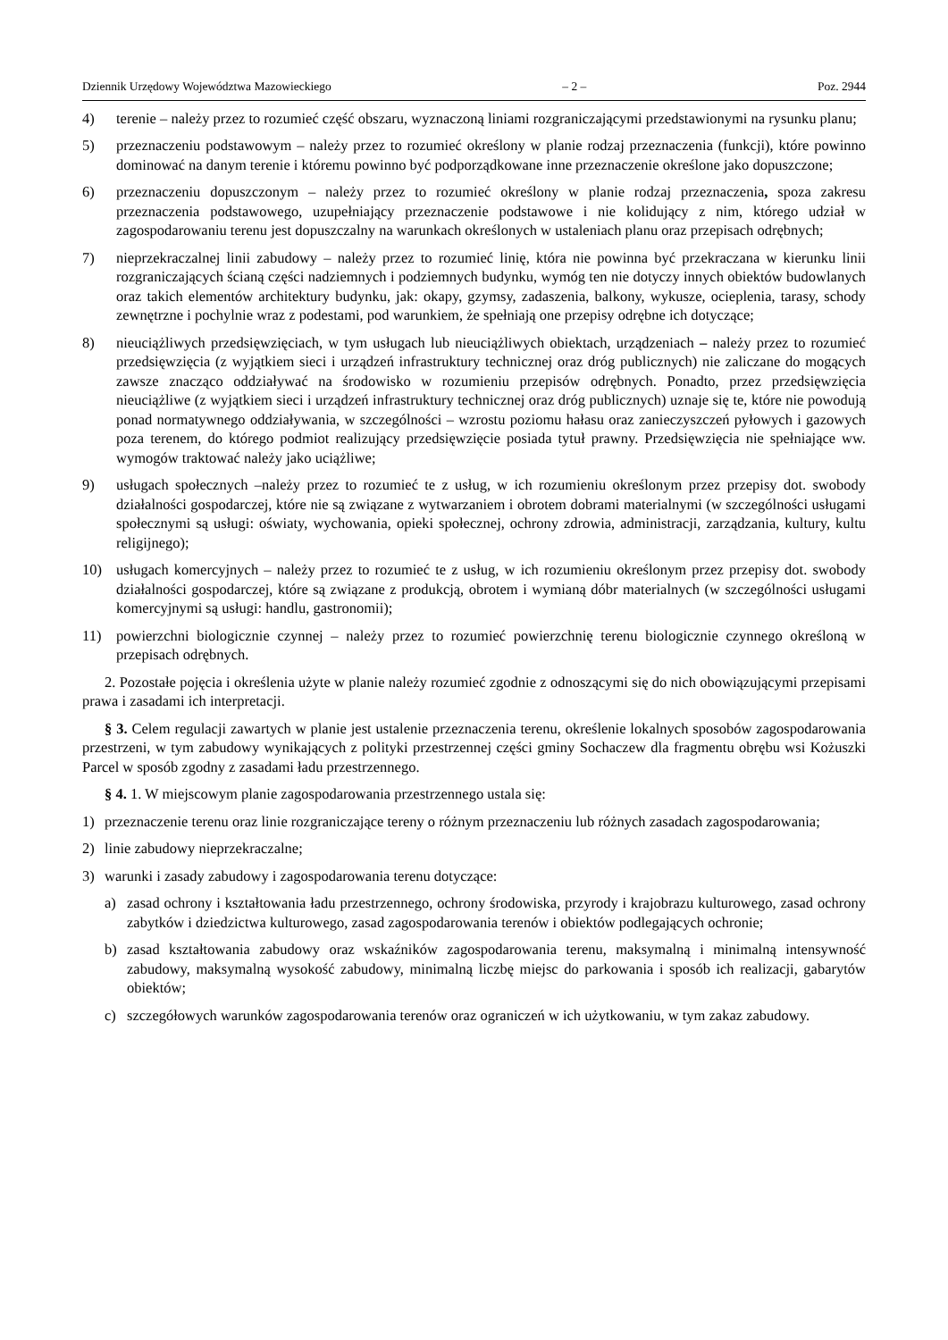Dziennik Urzędowy Województwa Mazowieckiego – 2 – Poz. 2944
4) terenie – należy przez to rozumieć część obszaru, wyznaczoną liniami rozgraniczającymi przedstawionymi na rysunku planu;
5) przeznaczeniu podstawowym – należy przez to rozumieć określony w planie rodzaj przeznaczenia (funkcji), które powinno dominować na danym terenie i któremu powinno być podporządkowane inne przeznaczenie określone jako dopuszczone;
6) przeznaczeniu dopuszczonym – należy przez to rozumieć określony w planie rodzaj przeznaczenia, spoza zakresu przeznaczenia podstawowego, uzupełniający przeznaczenie podstawowe i nie kolidujący z nim, którego udział w zagospodarowaniu terenu jest dopuszczalny na warunkach określonych w ustaleniach planu oraz przepisach odrębnych;
7) nieprzekraczalnej linii zabudowy – należy przez to rozumieć linię, która nie powinna być przekraczana w kierunku linii rozgraniczających ścianą części nadziemnych i podziemnych budynku, wymóg ten nie dotyczy innych obiektów budowlanych oraz takich elementów architektury budynku, jak: okapy, gzymsy, zadaszenia, balkony, wykusze, ocieplenia, tarasy, schody zewnętrzne i pochylnie wraz z podestami, pod warunkiem, że spełniają one przepisy odrębne ich dotyczące;
8) nieuciążliwych przedsięwzięciach, w tym usługach lub nieuciążliwych obiektach, urządzeniach – należy przez to rozumieć przedsięwzięcia (z wyjątkiem sieci i urządzeń infrastruktury technicznej oraz dróg publicznych) nie zaliczane do mogących zawsze znacząco oddziaływać na środowisko w rozumieniu przepisów odrębnych. Ponadto, przez przedsięwzięcia nieuciążliwe (z wyjątkiem sieci i urządzeń infrastruktury technicznej oraz dróg publicznych) uznaje się te, które nie powodują ponad normatywnego oddziaływania, w szczególności – wzrostu poziomu hałasu oraz zanieczyszczeń pyłowych i gazowych poza terenem, do którego podmiot realizujący przedsięwzięcie posiada tytuł prawny. Przedsięwzięcia nie spełniające ww. wymogów traktować należy jako uciążliwe;
9) usługach społecznych –należy przez to rozumieć te z usług, w ich rozumieniu określonym przez przepisy dot. swobody działalności gospodarczej, które nie są związane z wytwarzaniem i obrotem dobrami materialnymi (w szczególności usługami społecznymi są usługi: oświaty, wychowania, opieki społecznej, ochrony zdrowia, administracji, zarządzania, kultury, kultu religijnego);
10) usługach komercyjnych – należy przez to rozumieć te z usług, w ich rozumieniu określonym przez przepisy dot. swobody działalności gospodarczej, które są związane z produkcją, obrotem i wymianą dóbr materialnych (w szczególności usługami komercyjnymi są usługi: handlu, gastronomii);
11) powierzchni biologicznie czynnej – należy przez to rozumieć powierzchnię terenu biologicznie czynnego określoną w przepisach odrębnych.
2. Pozostałe pojęcia i określenia użyte w planie należy rozumieć zgodnie z odnoszącymi się do nich obowiązującymi przepisami prawa i zasadami ich interpretacji.
§ 3. Celem regulacji zawartych w planie jest ustalenie przeznaczenia terenu, określenie lokalnych sposobów zagospodarowania przestrzeni, w tym zabudowy wynikających z polityki przestrzennej części gminy Sochaczew dla fragmentu obrębu wsi Kożuszki Parcel w sposób zgodny z zasadami ładu przestrzennego.
§ 4. 1. W miejscowym planie zagospodarowania przestrzennego ustala się:
1) przeznaczenie terenu oraz linie rozgraniczające tereny o różnym przeznaczeniu lub różnych zasadach zagospodarowania;
2) linie zabudowy nieprzekraczalne;
3) warunki i zasady zabudowy i zagospodarowania terenu dotyczące:
a) zasad ochrony i kształtowania ładu przestrzennego, ochrony środowiska, przyrody i krajobrazu kulturowego, zasad ochrony zabytków i dziedzictwa kulturowego, zasad zagospodarowania terenów i obiektów podlegających ochronie;
b) zasad kształtowania zabudowy oraz wskaźników zagospodarowania terenu, maksymalną i minimalną intensywność zabudowy, maksymalną wysokość zabudowy, minimalną liczbę miejsc do parkowania i sposób ich realizacji, gabarytów obiektów;
c) szczegółowych warunków zagospodarowania terenów oraz ograniczeń w ich użytkowaniu, w tym zakaz zabudowy.